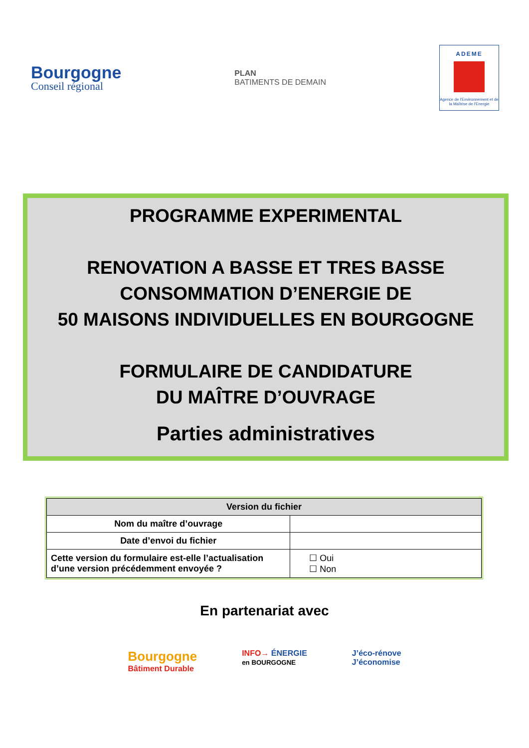Bourgogne
Conseil régional
PLAN
BATIMENTS DE DEMAIN
ADEME
Agence de l'Environnement et de la Maîtrise de l'Energie
PROGRAMME EXPERIMENTAL
RENOVATION A BASSE ET TRES BASSE
CONSOMMATION D’ENERGIE DE
50 MAISONS INDIVIDUELLES EN BOURGOGNE
FORMULAIRE DE CANDIDATURE
DU MAÎTRE D’OUVRAGE
Parties administratives
| Version du fichier | |
| --- | --- |
| Nom du maître d’ouvrage | |
| Date d’envoi du fichier | |
| Cette version du formulaire est-elle l’actualisation d’une version précédemment envoyée ? | ☐ Oui ☐ Non |
En partenariat avec
Bourgogne
Bâtiment Durable
INFO→ ÉNERGIE
en BOURGOGNE
J’éco-rénove
J’économise